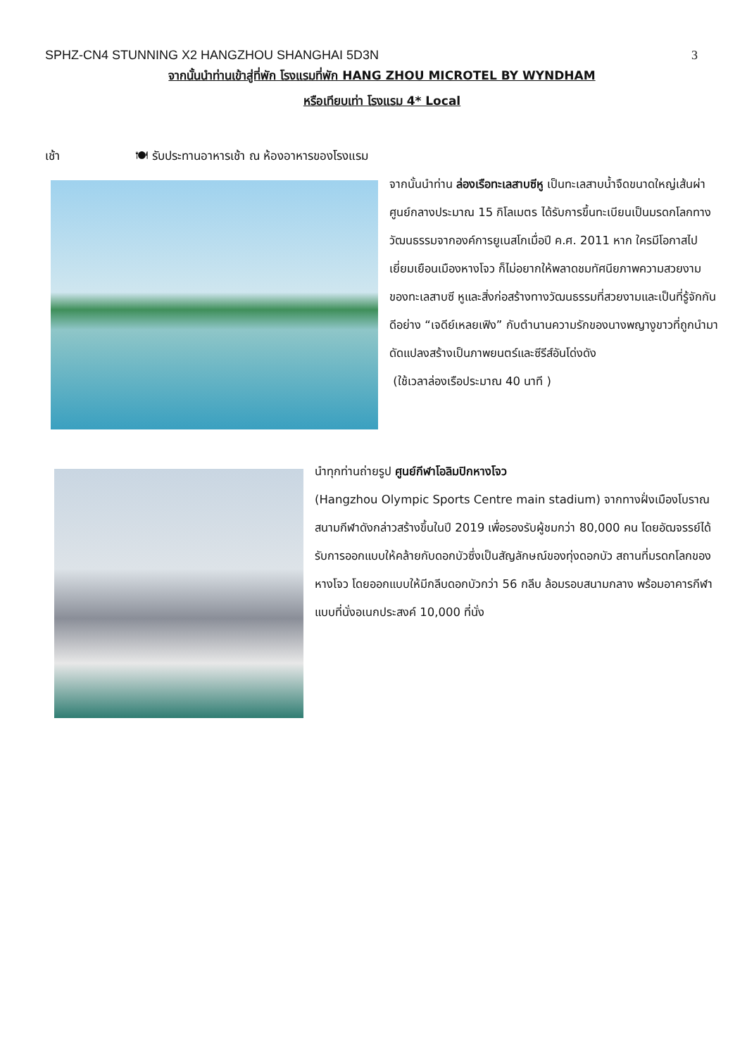SPHZ-CN4 STUNNING X2 HANGZHOU SHANGHAI 5D3N 3
จากนั้นนำท่านเข้าสู่ที่พัก โรงแรมที่พัก HANG ZHOU MICROTEL BY WYNDHAM
หรือเทียบเท่า โรงแรม 4* Local
เช้า 🍽 รับประทานอาหารเช้า ณ ห้องอาหารของโรงแรม
จากนั้นนำท่าน ล่องเรือทะเลสาบซีหู เป็นทะเลสาบน้ำจืดขนาดใหญ่เส้นผ่าศูนย์กลางประมาณ 15 กิโลเมตร ได้รับการขึ้นทะเบียนเป็นมรดกโลกทางวัฒนธรรมจากองค์การยูเนสโกเมื่อปี ค.ศ. 2011 หาก ใครมีโอกาสไปเยี่ยมเยือนเมืองหางโจว ก็ไม่อยากให้พลาดชมทัศนียภาพความสวยงามของทะเลสาบซี หูและสิ่งก่อสร้างทางวัฒนธรรมที่สวยงามและเป็นที่รู้จักกันดีอย่าง “เจดีย์เหลยเฟิง” กับตำนานความรักของนางพญางูขาวที่ถูกนำมาดัดแปลงสร้างเป็นภาพยนตร์และซีรีส์อันโด่งดัง
(ใช้เวลาล่องเรือประมาณ 40 นาที )
นำทุกท่านถ่ายรูป ศูนย์กีฬาโอลิมปิกหางโจว
(Hangzhou Olympic Sports Centre main stadium) จากทางฝั่งเมืองโบราณ สนามกีฬาดังกล่าวสร้างขึ้นในปี 2019 เพื่อรองรับผู้ชมกว่า 80,000 คน โดยอัฒจรรย์ได้รับการออกแบบให้คล้ายกับดอกบัวซึ่งเป็นสัญลักษณ์ของทุ่งดอกบัว สถานที่มรดกโลกของหางโจว โดยออกแบบให้มีกลีบดอกบัวกว่า 56 กลีบ ล้อมรอบสนามกลาง พร้อมอาคารกีฬาแบบที่นั่งอเนกประสงค์ 10,000 ที่นั่ง